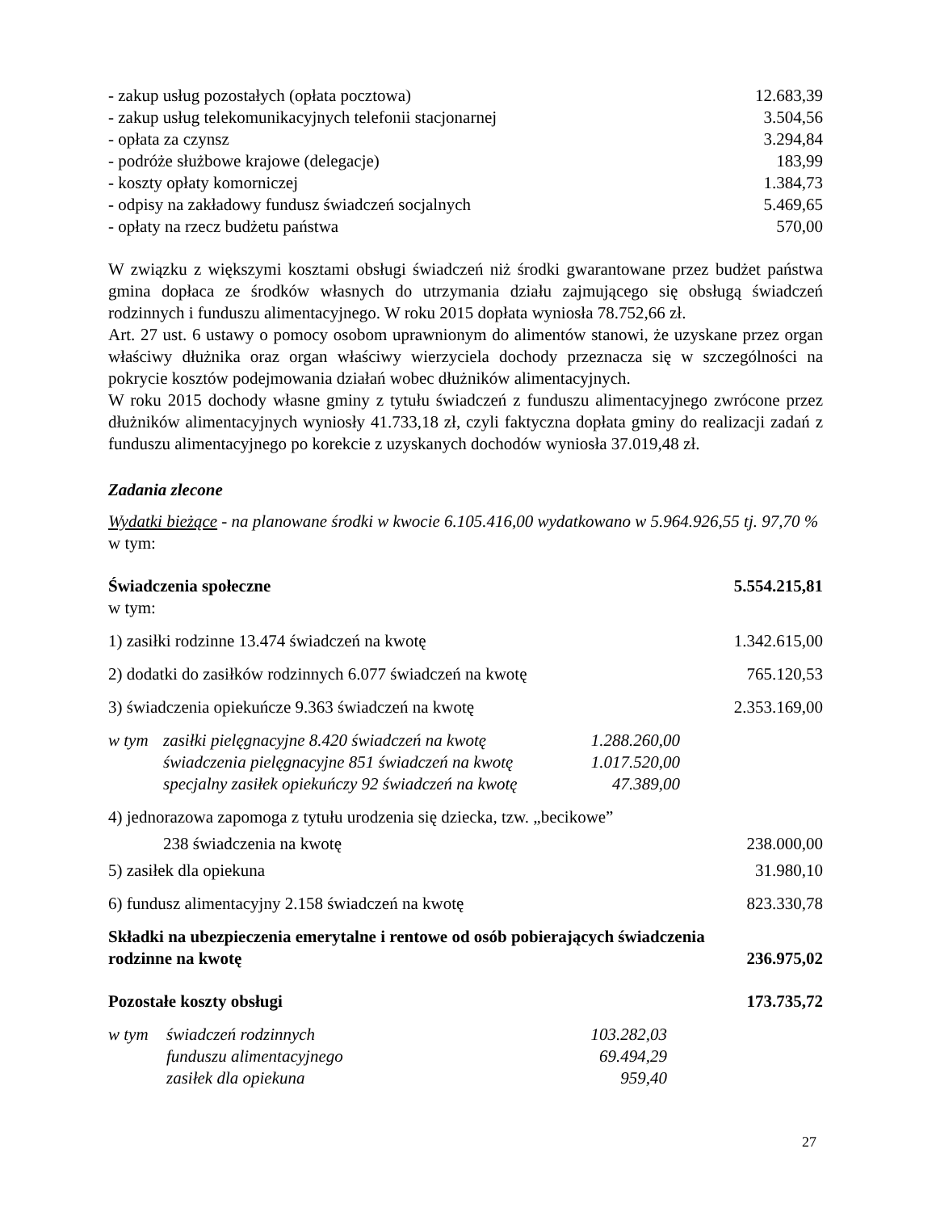- zakup usług pozostałych (opłata pocztowa) 12.683,39
- zakup usług telekomunikacyjnych telefonii stacjonarnej 3.504,56
- opłata za czynsz 3.294,84
- podróże służbowe krajowe (delegacje) 183,99
- koszty opłaty komorniczej 1.384,73
- odpisy na zakładowy fundusz świadczeń socjalnych 5.469,65
- opłaty na rzecz budżetu państwa 570,00
W związku z większymi kosztami obsługi świadczeń niż środki gwarantowane przez budżet państwa gmina dopłaca ze środków własnych do utrzymania działu zajmującego się obsługą świadczeń rodzinnych i funduszu alimentacyjnego. W roku 2015 dopłata wyniosła 78.752,66 zł.
Art. 27 ust. 6 ustawy o pomocy osobom uprawnionym do alimentów stanowi, że uzyskane przez organ właściwy dłużnika oraz organ właściwy wierzyciela dochody przeznacza się w szczególności na pokrycie kosztów podejmowania działań wobec dłużników alimentacyjnych.
W roku 2015 dochody własne gminy z tytułu świadczeń z funduszu alimentacyjnego zwrócone przez dłużników alimentacyjnych wyniosły 41.733,18 zł, czyli faktyczna dopłata gminy do realizacji zadań z funduszu alimentacyjnego po korekcie z uzyskanych dochodów wyniosła 37.019,48 zł.
Zadania zlecone
Wydatki bieżące - na planowane środki w kwocie 6.105.416,00 wydatkowano w 5.964.926,55 tj. 97,70 %
w tym:
Świadczenia społeczne 5.554.215,81
w tym:
1) zasiłki rodzinne 13.474 świadczeń na kwotę 1.342.615,00
2) dodatki do zasiłków rodzinnych 6.077 świadczeń na kwotę 765.120,53
3) świadczenia opiekuńcze 9.363 świadczeń na kwotę 2.353.169,00
| w tym | zasiłki pielęgnacyjne 8.420 świadczeń na kwotę | 1.288.260,00 |
| | świadczenia pielęgnacyjne 851 świadczeń na kwotę | 1.017.520,00 |
| | specjalny zasiłek opiekuńczy 92 świadczeń na kwotę | 47.389,00 |
4) jednorazowa zapomoga z tytułu urodzenia się dziecka, tzw. „becikowe”
238 świadczenia na kwotę 238.000,00
5) zasiłek dla opiekuna 31.980,10
6) fundusz alimentacyjny 2.158 świadczeń na kwotę 823.330,78
Składki na ubezpieczenia emerytalne i rentowe od osób pobierających świadczenia
rodzinne na kwotę 236.975,02
Pozostałe koszty obsługi 173.735,72
| w tym | świadczeń rodzinnych | 103.282,03 |
| | funduszu alimentacyjnego | 69.494,29 |
| | zasiłek dla opiekuna | 959,40 |
27